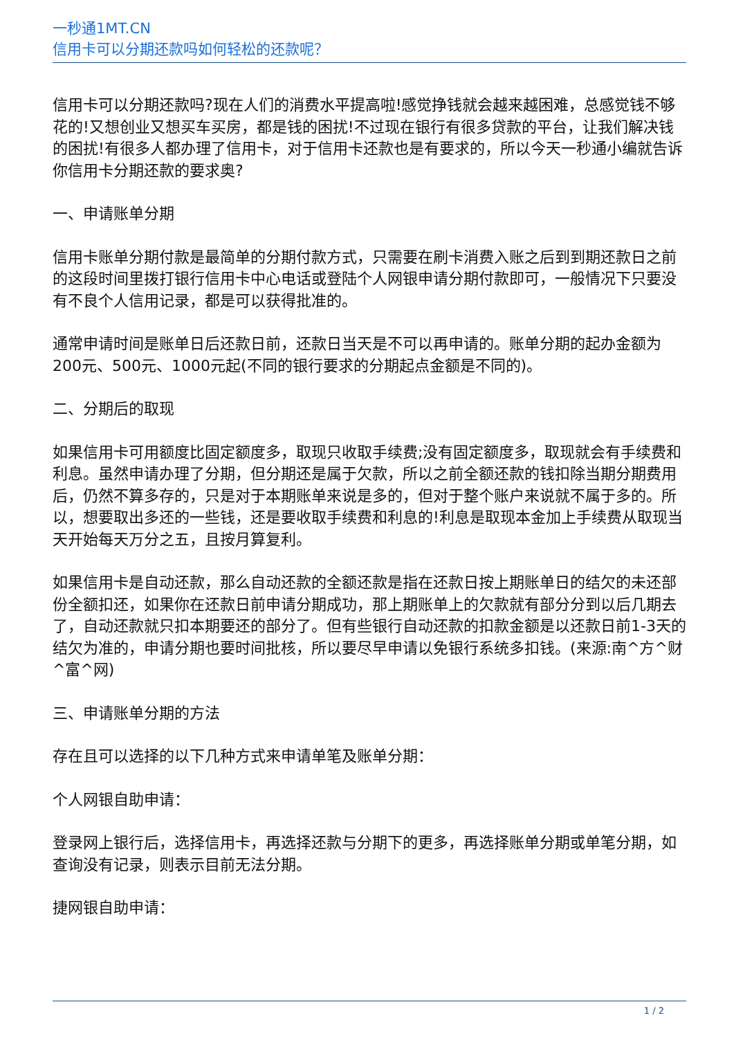一秒通1MT.CN
信用卡可以分期还款吗如何轻松的还款呢？
信用卡可以分期还款吗?现在人们的消费水平提高啦!感觉挣钱就会越来越困难，总感觉钱不够花的!又想创业又想买车买房，都是钱的困扰!不过现在银行有很多贷款的平台，让我们解决钱的困扰!有很多人都办理了信用卡，对于信用卡还款也是有要求的，所以今天一秒通小编就告诉你信用卡分期还款的要求奥?
一、申请账单分期
信用卡账单分期付款是最简单的分期付款方式，只需要在刷卡消费入账之后到到期还款日之前的这段时间里拨打银行信用卡中心电话或登陆个人网银申请分期付款即可，一般情况下只要没有不良个人信用记录，都是可以获得批准的。
通常申请时间是账单日后还款日前，还款日当天是不可以再申请的。账单分期的起办金额为200元、500元、1000元起(不同的银行要求的分期起点金额是不同的)。
二、分期后的取现
如果信用卡可用额度比固定额度多，取现只收取手续费;没有固定额度多，取现就会有手续费和利息。虽然申请办理了分期，但分期还是属于欠款，所以之前全额还款的钱扣除当期分期费用后，仍然不算多存的，只是对于本期账单来说是多的，但对于整个账户来说就不属于多的。所以，想要取出多还的一些钱，还是要收取手续费和利息的!利息是取现本金加上手续费从取现当天开始每天万分之五，且按月算复利。
如果信用卡是自动还款，那么自动还款的全额还款是指在还款日按上期账单日的结欠的未还部份全额扣还，如果你在还款日前申请分期成功，那上期账单上的欠款就有部分分到以后几期去了，自动还款就只扣本期要还的部分了。但有些银行自动还款的扣款金额是以还款日前1-3天的结欠为准的，申请分期也要时间批核，所以要尽早申请以免银行系统多扣钱。(来源:南^方^财^富^网)
三、申请账单分期的方法
存在且可以选择的以下几种方式来申请单笔及账单分期：
个人网银自助申请：
登录网上银行后，选择信用卡，再选择还款与分期下的更多，再选择账单分期或单笔分期，如查询没有记录，则表示目前无法分期。
捷网银自助申请：
1 / 2